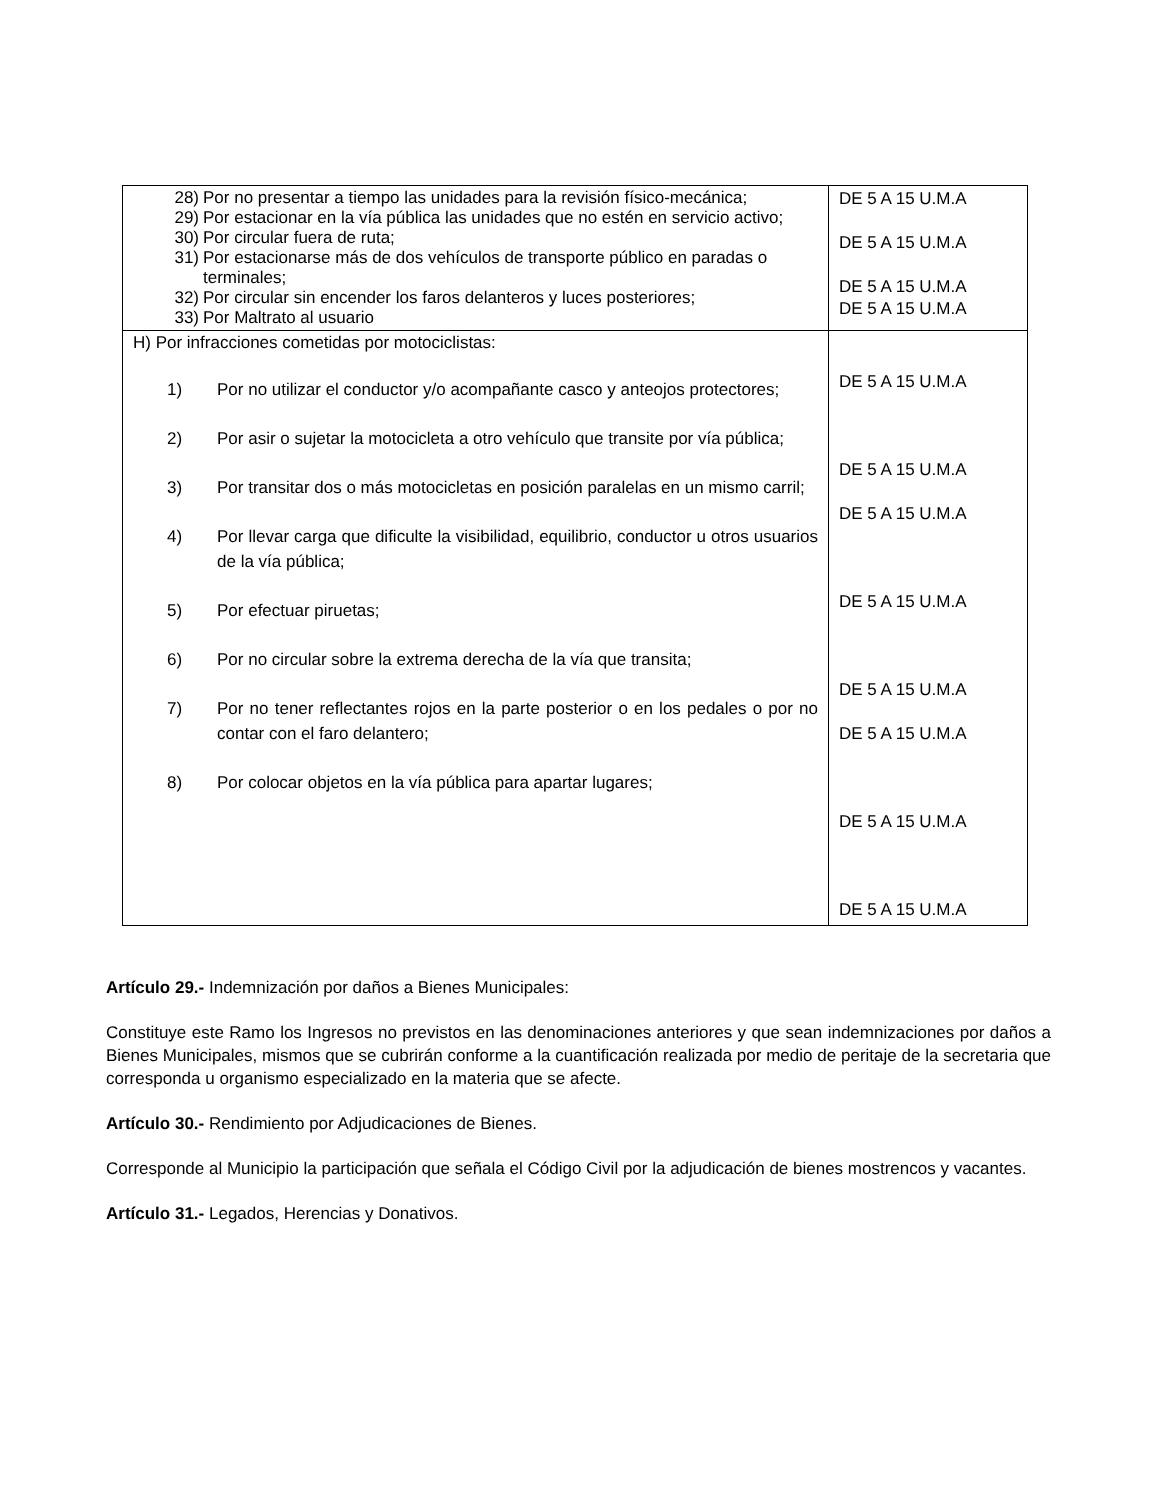| 28) Por no presentar a tiempo las unidades para la revisión físico-mecánica; 29) Por estacionar en la vía pública las unidades que no estén en servicio activo; 30) Por circular fuera de ruta; 31) Por estacionarse más de dos vehículos de transporte público en paradas o terminales; 32) Por circular sin encender los faros delanteros y luces posteriores; 33) Por Maltrato al usuario | DE 5 A 15 U.M.A DE 5 A 15 U.M.A DE 5 A 15 U.M.A DE 5 A 15 U.M.A |
| H) Por infracciones cometidas por motociclistas: 1) Por no utilizar el conductor y/o acompañante casco y anteojos protectores; 2) Por asir o sujetar la motocicleta a otro vehículo que transite por vía pública; 3) Por transitar dos o más motocicletas en posición paralelas en un mismo carril; 4) Por llevar carga que dificulte la visibilidad, equilibrio, conductor u otros usuarios de la vía pública; 5) Por efectuar piruetas; 6) Por no circular sobre la extrema derecha de la vía que transita; 7) Por no tener reflectantes rojos en la parte posterior o en los pedales o por no contar con el faro delantero; 8) Por colocar objetos en la vía pública para apartar lugares; | DE 5 A 15 U.M.A DE 5 A 15 U.M.A DE 5 A 15 U.M.A DE 5 A 15 U.M.A DE 5 A 15 U.M.A DE 5 A 15 U.M.A DE 5 A 15 U.M.A DE 5 A 15 U.M.A |
Artículo 29.- Indemnización por daños a Bienes Municipales:
Constituye este Ramo los Ingresos no previstos en las denominaciones anteriores y que sean indemnizaciones por daños a Bienes Municipales, mismos que se cubrirán conforme a la cuantificación realizada por medio de peritaje de la secretaria que corresponda u organismo especializado en la materia que se afecte.
Artículo 30.- Rendimiento por Adjudicaciones de Bienes.
Corresponde al Municipio la participación que señala el Código Civil por la adjudicación de bienes mostrencos y vacantes.
Artículo 31.- Legados, Herencias y Donativos.